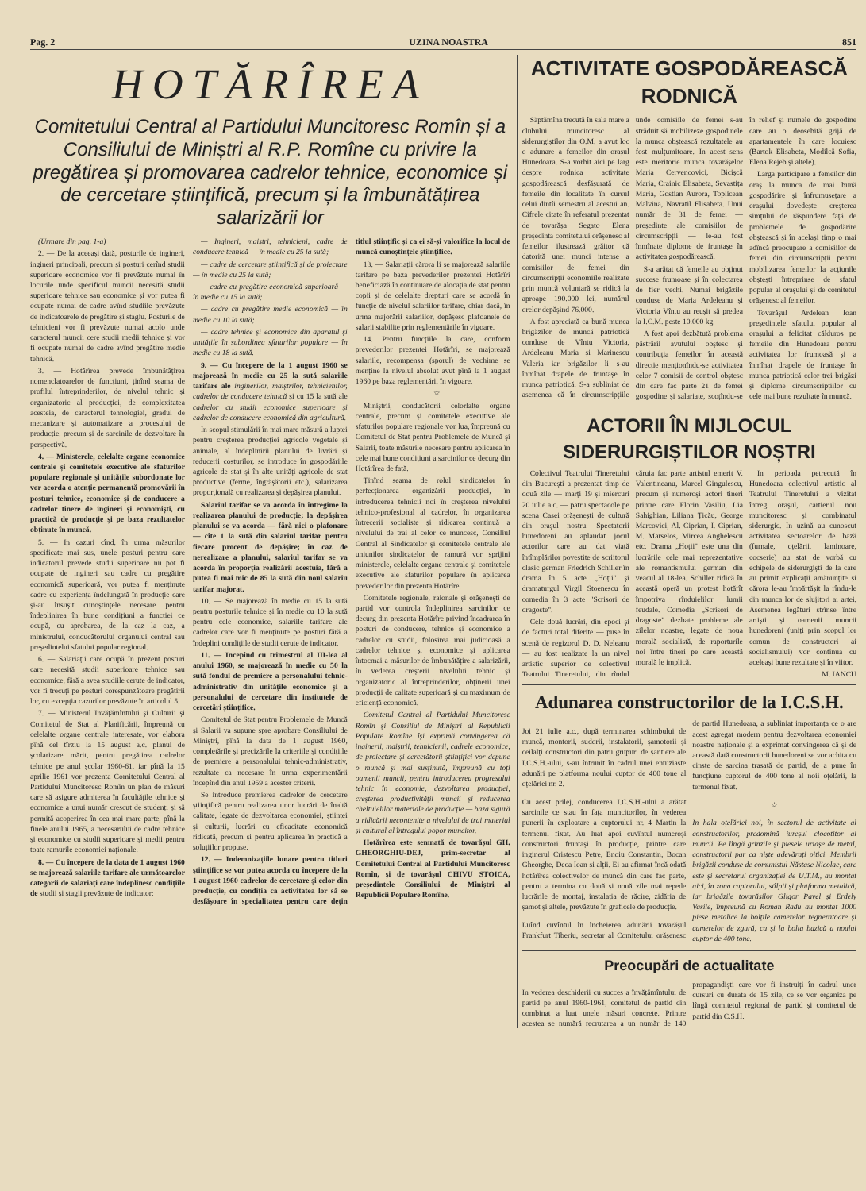Pag. 2 UZINA NOASTRA 851
HOTĂRÎREA
Comitetului Central al Partidului Muncitoresc Romîn și a Consiliului de Miniștri al R.P. Romîne cu privire la pregătirea și promovarea cadrelor tehnice, economice și de cercetare științifică, precum și la îmbunătățirea salarizării lor
(Urmare din pag. 1-a)
2. — De la aceeași dată, posturile de ingineri, ingineri principali, precum și posturi cerînd studii superioare economice vor fi prevăzute numai în locurile unde specificul muncii necesită studii superioare tehnice sau economice și vor putea fi ocupate numai de cadre avînd studiile prevăzute de indicatoarele de pregătire și stagiu. Posturile de tehnicieni vor fi prevăzute numai acolo unde caracterul muncii cere studii medii tehnice și vor fi ocupate numai de cadre avînd pregătire medie tehnică.
3. — Hotărîrea prevede îmbunătățirea nomenclatoarelor de funcțiuni, ținînd seama de profilul întreprinderilor, de nivelul tehnic și organizatoric al producției, de complexitatea acesteia, de caracterul tehnologiei, gradul de mecanizare și automatizare a procesului de producție, precum și de sarcinile de dezvoltare în perspectivă.
4. — Ministerele, celelalte organe economice centrale și comitetele executive ale sfaturilor populare regionale și unitățile subordonate lor vor acorda o atenție permanentă promovării în posturi tehnice, economice și de conducere a cadrelor tinere de ingineri și economiști, cu practică de producție și pe baza rezultatelor obținute în muncă.
5. — In cazuri cînd, în urma măsurilor specificate mai sus, unele posturi pentru care indicatorul prevede studii superioare nu pot fi ocupate de ingineri sau cadre cu pregătire economică superioară, vor putea fi menținute cadre cu experiența îndelungată în producție care și-au însușit cunoștințele necesare pentru îndeplinirea în bune condițiuni a funcției ce ocupă, cu aprobarea, de la caz la caz, a ministrului, conducătorului organului central sau președintelui sfatului popular regional.
6. — Salariații care ocupă în prezent posturi care necesită studii superioare tehnice sau economice, fără a avea studiile cerute de indicator, vor fi trecuți pe posturi corespunzătoare pregătirii lor, cu excepția cazurilor prevăzute în articolul 5.
7. — Ministerul Invățămîntului și Culturii și Comitetul de Stat al Planificării, împreună cu celelalte organe centrale interesate, vor elabora pînă cel tîrziu la 15 august a.c. planul de școlarizare mărit, pentru pregătirea cadrelor tehnice pe anul școlar 1960-61, iar pînă la 15 aprilie 1961 vor prezenta Comitetului Central al Partidului Muncitoresc Romîn un plan de măsuri care să asigure admiterea în facultățile tehnice și economice a unui număr crescut de studenți și să permită acoperirea în cea mai mare parte, pînă la finele anului 1965, a necesarului de cadre tehnice și economice cu studii superioare și medii pentru toate ramurile economiei naționale.
8. — Cu începere de la data de 1 august 1960 se majorează salariile tarifare ale următoarelor categorii de salariați care îndeplinesc condițiile de studii și stagii prevăzute de indicator:
— Ingineri, maiștri, tehnicieni, cadre de conducere tehnică — în medie cu 25 la sută;
— cadre de cercetare științifică și de proiectare — în medie cu 25 la sută;
— cadre cu pregătire economică superioară — în medie cu 15 la sută;
— cadre cu pregătire medie economică — în medie cu 10 la sută;
— cadre tehnice și economice din aparatul și unitățile în subordinea sfaturilor populare — în medie cu 18 la sută.
9. — Cu începere de la 1 august 1960 se majorează în medie cu 25 la sută salariile tarifare ale inginerilor, maiștrilor, tehnicienilor, cadrelor de conducere tehnică și cu 15 la sută ale cadrelor cu studii economice superioare și cadrelor de conducere economică din agricultură.
In scopul stimulării în mai mare măsură a luptei pentru creșterea producției agricole vegetale și animale, al îndeplinirii planului de livrări și reducerii costurilor, se introduce în gospodăriile agricole de stat și în alte unități agricole de stat productive (ferme, îngrășătorii etc.), salarizarea proporțională cu realizarea și depășirea planului.
Salariul tarifar se va acorda în întregime la realizarea planului de producție; la depășirea planului se va acorda — fără nici o plafonare — cîte 1 la sută din salariul tarifar pentru fiecare procent de depășire; în caz de nerealizare a planului, salariul tarifar se va acorda în proporția realizării acestuia, fără a putea fi mai mic de 85 la sută din noul salariu tarifar majorat.
10. — Se majorează în medie cu 15 la sută pentru posturile tehnice și în medie cu 10 la sută pentru cele economice, salariile tarifare ale cadrelor care vor fi menținute pe posturi fără a îndeplini condițiile de studii cerute de indicator.
11. — Incepînd cu trimestrul al III-lea al anului 1960, se majorează în medie cu 50 la sută fondul de premiere a personalului tehnic-administrativ din unitățile economice și a personalului de cercetare din institutele de cercetări științifice.
Comitetul de Stat pentru Problemele de Muncă și Salarii va supune spre aprobare Consiliului de Miniștri, pînă la data de 1 august 1960, completările și precizările la criteriile și condițiile de premiere a personalului tehnic-administrativ, rezultate ca necesare în urma experimentării începînd din anul 1959 a acestor criterii.
Se introduce premierea cadrelor de cercetare științifică pentru realizarea unor lucrări de înaltă calitate, legate de dezvoltarea economiei, științei și culturii, lucrări cu eficacitate economică ridicată, precum și pentru aplicarea în practică a soluțiilor propuse.
12. — Indemnizațiile lunare pentru titluri științifice se vor putea acorda cu începere de la 1 august 1960 cadrelor de cercetare și celor din producție, cu condiția ca activitatea lor să se desfășoare în specialitatea pentru care dețin titlul științific și ca ei să-și valorifice la locul de muncă cunoștințele științifice.
13. — Salariații cărora li se majorează salariile tarifare pe baza prevederilor prezentei Hotărîri beneficiază în continuare de alocația de stat pentru copii și de celelalte drepturi care se acordă în funcție de nivelul salariilor tarifare, chiar dacă, în urma majorării salariilor, depășesc plafoanele de salarii stabilite prin reglementările în vigoare.
14. Pentru funcțiile la care, conform prevederilor prezentei Hotărîri, se majorează salariile, recompensa (sporul) de vechime se menține la nivelul absolut avut pînă la 1 august 1960 pe baza reglementării în vigoare.
☆
Miniștrii, conducătorii celorlalte organe centrale, precum și comitetele executive ale sfaturilor populare regionale vor lua, împreună cu Comitetul de Stat pentru Problemele de Muncă și Salarii, toate măsurile necesare pentru aplicarea în cele mai bune condițiuni a sarcinilor ce decurg din Hotărîrea de față.
Ținînd seama de rolul sindicatelor în perfecționarea organizării producției, în introducerea tehnicii noi în creșterea nivelului tehnico-profesional al cadrelor, în organizarea întrecerii socialiste și ridicarea continuă a nivelului de trai al celor ce muncesc, Consiliul Central al Sindicatelor și comitetele centrale ale uniunilor sindicatelor de ramură vor sprijini ministerele, celelalte organe centrale și comitetele executive ale sfaturilor populare în aplicarea prevederilor din prezenta Hotărîre.
Comitetele regionale, raionale și orășenești de partid vor controla îndeplinirea sarcinilor ce decurg din prezenta Hotărîre privind încadrarea în posturi de conducere, tehnice și economice a cadrelor cu studii, folosirea mai judicioasă a cadrelor tehnice și economice și aplicarea întocmai a măsurilor de îmbunătățire a salarizării, în vederea creșterii nivelului tehnic și organizatoric al întreprinderilor, obținerii unei producții de calitate superioară și cu maximum de eficiență economică.
Comitetul Central al Partidului Muncitoresc Romîn și Consiliul de Miniștri al Republicii Populare Romîne își exprimă convingerea că inginerii, maiștrii, tehnicienii, cadrele economice, de proiectare și cercetătorii științifici vor depune o muncă și mai susținută, împreună cu toți oamenii muncii, pentru introducerea progresului tehnic în economie, dezvoltarea producției, creșterea productivității muncii și reducerea cheltuielilor materiale de producție — baza sigură a ridicării necontenite a nivelului de trai material și cultural al întregului popor muncitor.
Hotărîrea este semnată de tovarășul GH. GHEORGHIU-DEJ, prim-secretar al Comitetului Central al Partidului Muncitoresc Romîn, și de tovarășul CHIVU STOICA, președintele Consiliului de Miniștri al Republicii Populare Romîne.
ACTIVITATE GOSPODĂREASCĂ RODNICĂ
Săptămîna trecută în sala mare a clubului muncitoresc al siderurgiștilor din O.M. a avut loc o adunare a femeilor din orașul Hunedoara. S-a vorbit aici pe larg despre rodnica activitate gospodărească desfășurată de femeile din localitate în cursul celui dintîi semestru al acestui an. Cifrele citate în referatul prezentat de tovarășa Segato Elena președinta comitetului orășenesc al femeilor ilustrează grăitor că datorită unei munci intense a comisiilor de femei din circumscripții economiile realizate prin muncă voluntară se ridică la aproape 190.000 lei, numărul orelor depășind 76.000.
A fost apreciată ca bună munca brigăzilor de muncă patriotică conduse de Vîntu Victoria, Ardeleanu Maria și Marinescu Valeria iar brigăzilor li s-au înmînat drapele de fruntașe în munca patriotică. S-a subliniat de asemenea că în circumscripțiile unde comisiile de femei s-au străduit să mobilizeze gospodinele la munca obștească rezultatele au fost mulțumitoare. In acest sens este meritorie munca tovarășelor Maria Cervencovici, Bicișcă Maria, Crainic Elisabeta, Sevastița Maria, Gostian Aurora, Toplicean Malvina, Navratil Elisabeta. Unui număr de 31 de femei — președinte ale comisiilor de circumscripții — le-au fost înmînate diplome de fruntașe în activitatea gospodărească.
S-a arătat că femeile au obținut succese frumoase și în colectarea de fier vechi. Numai brigăzile conduse de Maria Ardeleanu și Victoria Vîntu au reușit să predea la I.C.M. peste 10.000 kg.
A fost apoi dezbătută problema păstrării avutului obștesc și contribuția femeilor în această direcție menționîndu-se activitatea celor 7 comisii de control obștesc din care fac parte 21 de femei gospodine și salariate, scoțîndu-se în relief și numele de gospodine care au o deosebită grijă de apartamentele în care locuiesc (Bartok Elisabeta, Modilcă Sofia, Elena Rejeb și altele).
Larga participare a femeilor din oraș la munca de mai bună gospodărire și înfrumusețare a orașului dovedește creșterea simțului de răspundere față de problemele de gospodărire obștească și în același timp o mai adîncă preocupare a comisiilor de femei din circumscripții pentru mobilizarea femeilor la acțiunile obștești întreprinse de sfatul popular al orașului și de comitetul orășenesc al femeilor.
Tovarășul Ardelean Ioan președintele sfatului popular al orașului a felicitat călduros pe femeile din Hunedoara pentru activitatea lor frumoasă și a înmînat drapele de fruntașe în munca patriotică celor trei brigăzi și diplome circumscripțiilor cu cele mai bune rezultate în muncă.
ACTORII ÎN MIJLOCUL SIDERURGIȘTILOR NOȘTRI
Colectivul Teatrului Tineretului din București a prezentat timp de două zile — marți 19 și miercuri 20 iulie a.c. — patru spectacole pe scena Casei orășenești de cultură din orașul nostru. Spectatorii hunedoreni au aplaudat jocul actorilor care au dat viață întîmplărilor povestite de scriitorul clasic german Friedrich Schiller în drama în 5 acte „Hoții" și dramaturgul Virgil Stoenescu în comedia în 3 acte "Scrisori de dragoste".
Cele două lucrări, din epoci și de facturi total diferite — puse în scenă de regizorul D. D. Neleanu — au fost realizate la un nivel artistic superior de colectivul Teatrului Tineretului, din rîndul căruia fac parte artistul emerit V. Valentineanu, Marcel Gingulescu, precum și numeroși actori tineri printre care Florin Vasiliu, Lia Sahighian, Liliana Țicău, George Marcovici, Al. Ciprian, I. Ciprian, M. Marselos, Mircea Anghelescu etc. Drama „Hoții" este una din lucrările cele mai reprezentative ale romantismului german din veacul al 18-lea. Schiller ridică în această operă un protest hotărît împotriva rînduielilor lumii feudale. Comedia „Scrisori de dragoste" dezbate probleme ale zilelor noastre, legate de noua morală socialistă, de raporturile noi între tineri pe care această morală le implică.
In perioada petrecută în Hunedoara colectivul artistic al Teatrului Tineretului a vizitat întreg orașul, cartierul nou muncitoresc și combinatul siderurgic. In uzină au cunoscut activitatea sectoarelor de bază (furnale, oțelării, laminoare, cocserie) au stat de vorbă cu echipele de siderurgiști de la care au primit explicații amănunțite și cărora le-au împărtășit la rîndu-le din munca lor de slujitori ai artei. Asemenea legături strînse între artiști și oamenii muncii hunedoreni (uniți prin scopul lor comun de constructori ai socialismului) vor continua cu aceleași bune rezultate și în viitor.
M. IANCU
Adunarea constructorilor de la I.C.S.H.
Joi 21 iulie a.c., după terminarea schimbului de muncă, montorii, sudorii, instalatorii, șamotorii și ceilalți constructori din patru grupuri de șantiere ale I.C.S.H.-ului, s-au întrunit în cadrul unei entuziaste adunări pe platforma noului cuptor de 400 tone al oțelăriei nr. 2.
Cu acest prilej, conducerea I.C.S.H.-ului a arătat sarcinile ce stau în fața muncitorilor, în vederea punerii în exploatare a cuptorului nr. 4 Martin la termenul fixat. Au luat apoi cuvîntul numeroși constructori fruntași în producție, printre care inginerul Cristescu Petre, Enoiu Constantin, Bocan Gheorghe, Deca Ioan și alții. Ei au afirmat încă odată hotărîrea colectivelor de muncă din care fac parte, pentru a termina cu două și nouă zile mai repede lucrările de montaj, instalația de răcire, zidăria de șamot și altele, prevăzute în graficele de producție.
Luînd cuvîntul în încheierea adunării tovarășul Frankfurt Tiberiu, secretar al Comitetului orășenesc de partid Hunedoara, a subliniat importanța ce o are acest agregat modern pentru dezvoltarea economiei noastre naționale și a exprimat convingerea că și de această dată constructorii hunedoreni se vor achita cu cinste de sarcina trasată de partid, de a pune în funcțiune cuptorul de 400 tone al noii oțelării, la termenul fixat.
☆
In hala oțelăriei noi, în sectorul de activitate al constructorilor, predomină iureșul clocotitor al muncii. Pe lîngă grinzile și piesele uriașe de metal, constructorii par ca niște adevărați pitici. Membrii brigăzii conduse de comunistul Năstase Nicolae, care este și secretarul organizației de U.T.M., au montat aici, în zona cuptorului, stîlpii și platforma metalică, iar brigăzile tovarășilor Gligor Pavel și Erdely Vasile, împreună cu Roman Radu au montat 1000 piese metalice la bolțile camerelor regneratoare și camerelor de zgură, ca și la bolta bazică a noului cuptor de 400 tone.
Preocupări de actualitate
In vederea deschiderii cu succes a învățămîntului de partid pe anul 1960-1961, comitetul de partid din combinat a luat unele măsuri concrete. Printre acestea se numără recrutarea a un număr de 140 propagandiști care vor fi instruiți în cadrul unor cursuri cu durata de 15 zile, ce se vor organiza pe lîngă comitetul regional de partid și comitetul de partid din C.S.H.